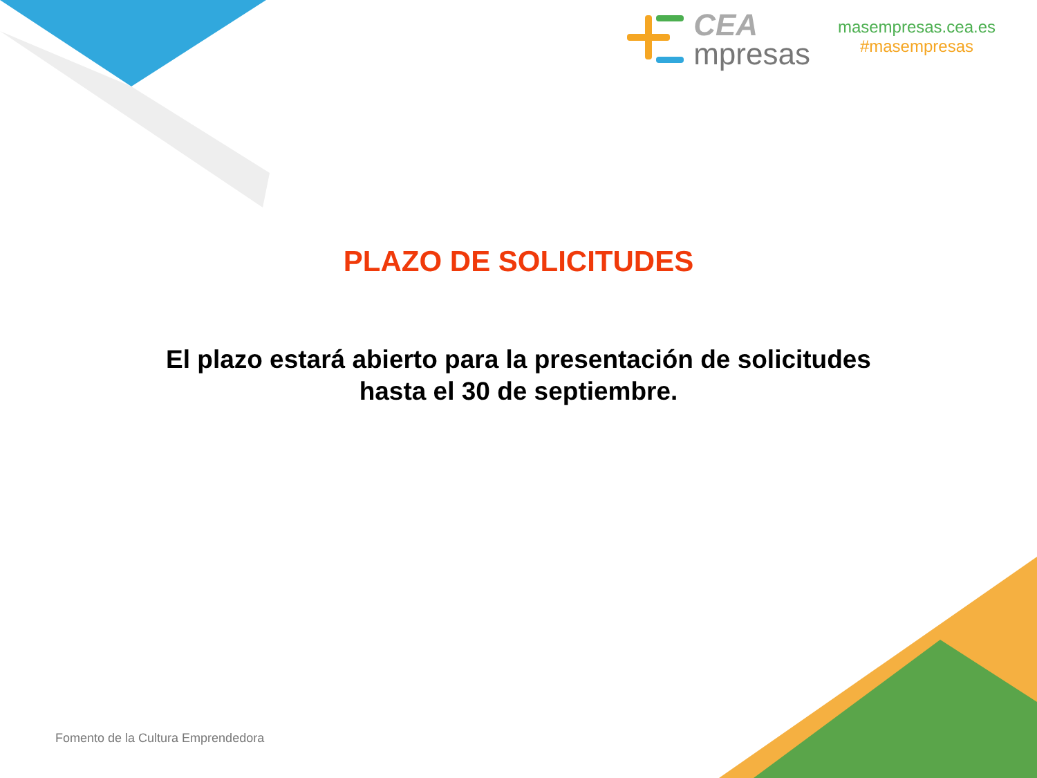CEA
mpresas
masempresas.cea.es
#masempresas
PLAZO DE SOLICITUDES
El plazo estará abierto para la presentación de solicitudes
hasta el 30 de septiembre.
Fomento de la Cultura Emprendedora